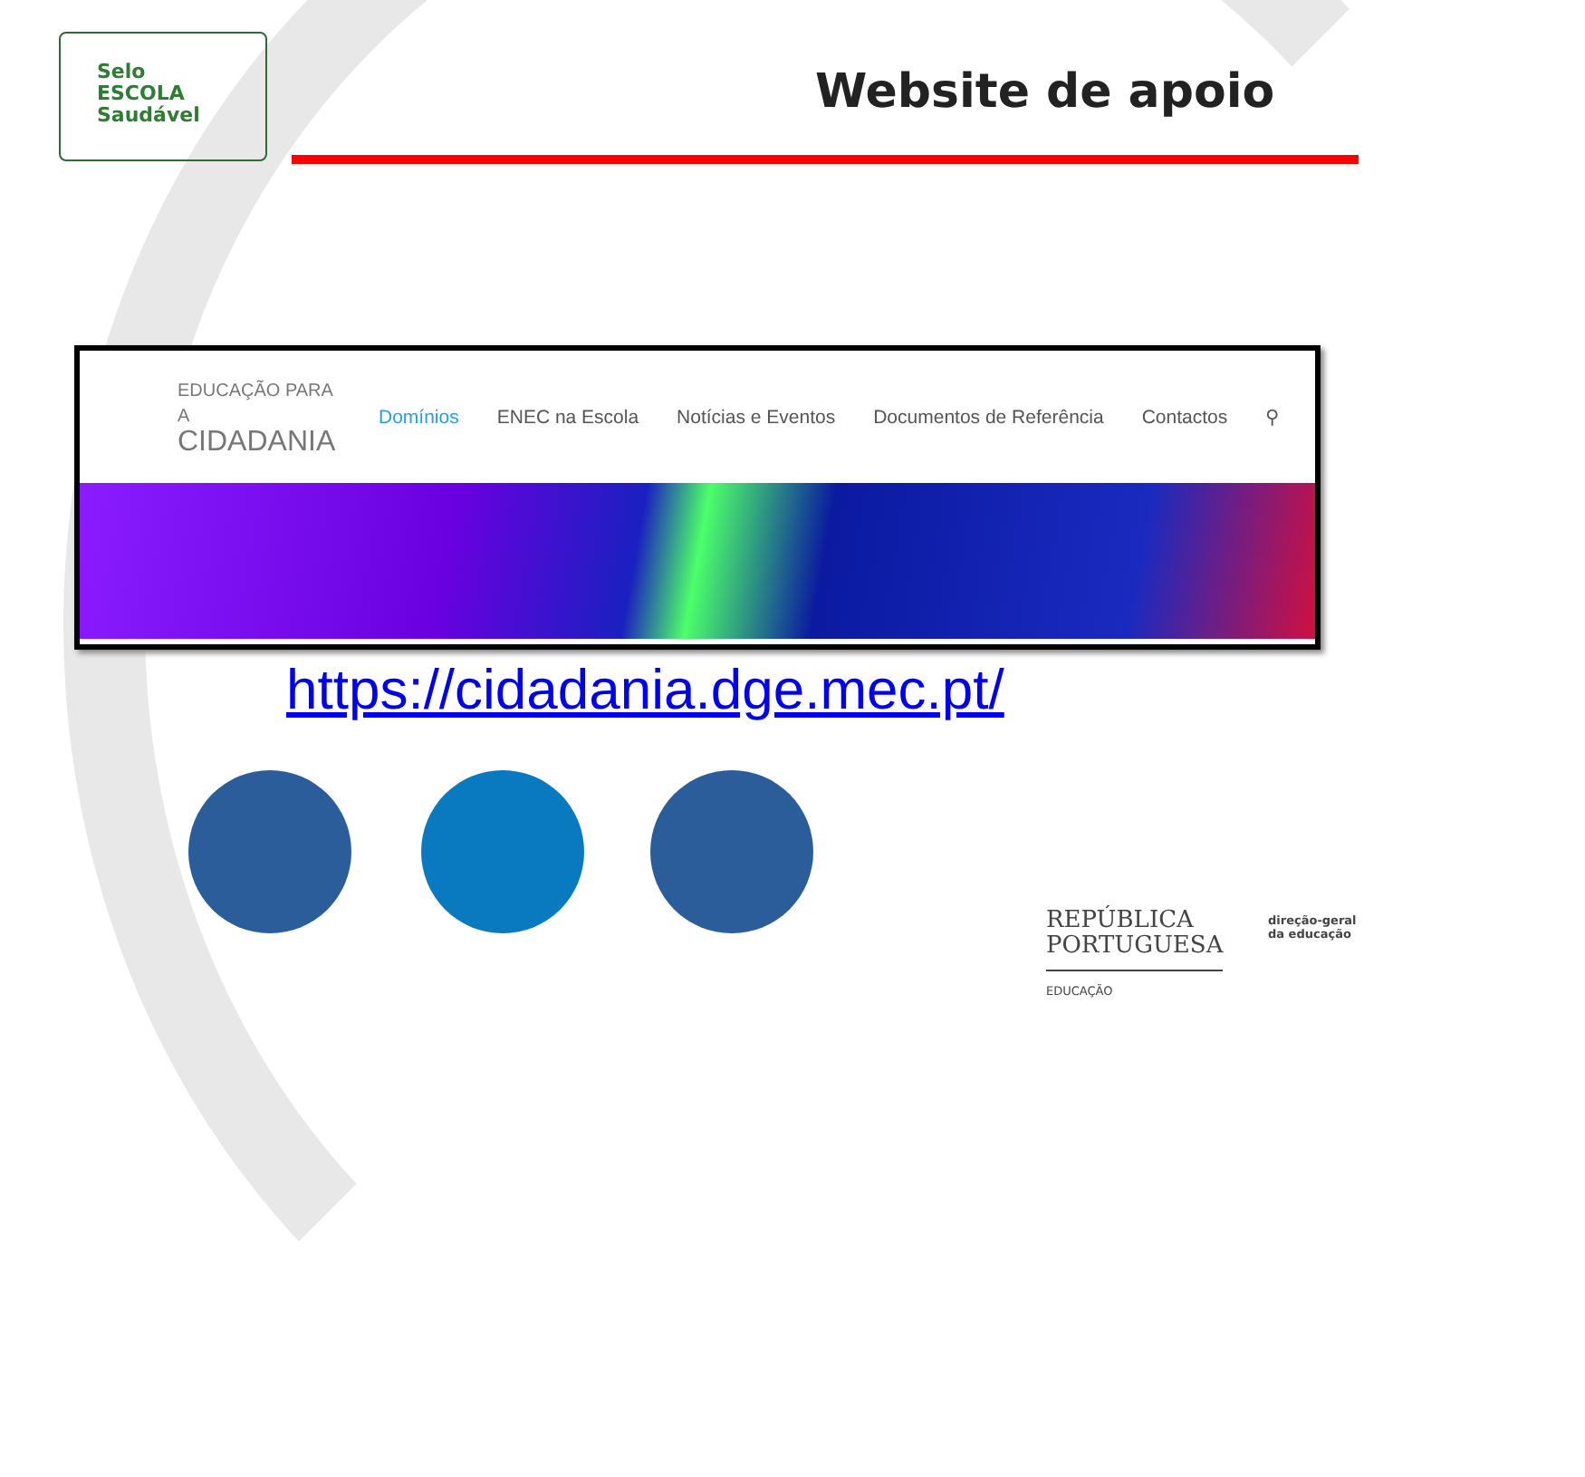Selo
ESCOLA
Saudável
Website de apoio
EDUCAÇÃO PARA A
CIDADANIA
Domínios ENEC na Escola Notícias e Eventos Documentos de Referência Contactos ⚲
https://cidadania.dge.mec.pt/
REPÚBLICA
PORTUGUESA
EDUCAÇÃO
direção-geral
da educação